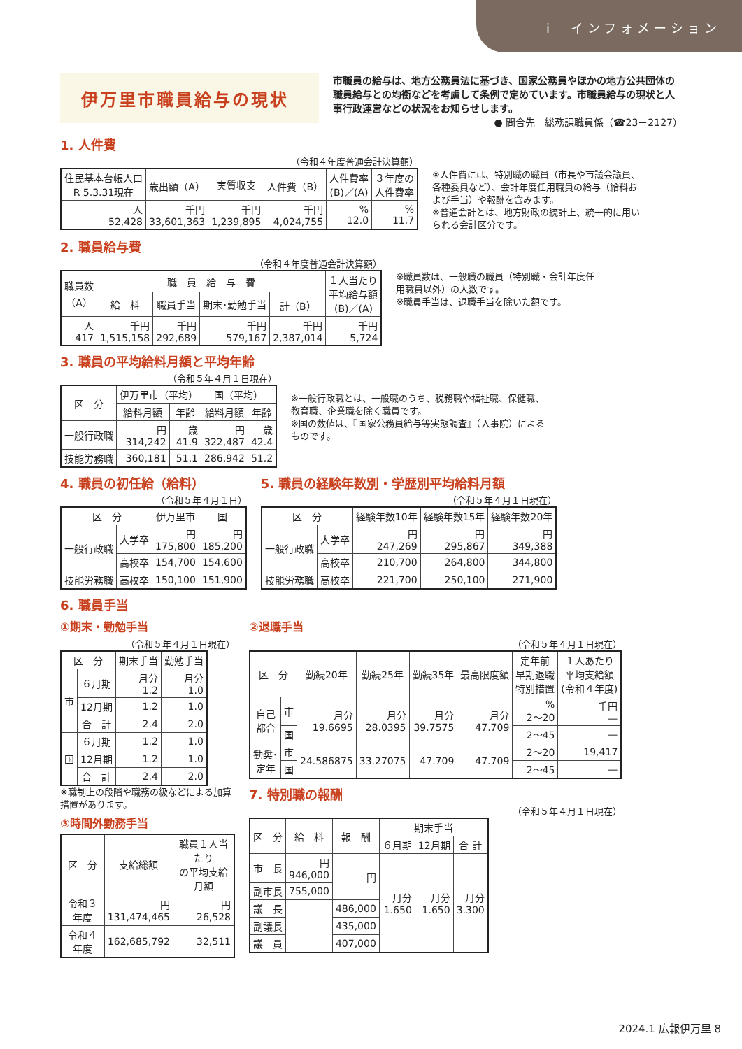i　インフォメーション
伊万里市職員給与の現状
市職員の給与は、地方公務員法に基づき、国家公務員やほかの地方公共団体の職員給与との均衡などを考慮して条例で定めています。市職員給与の現状と人事行政運営などの状況をお知らせします。
● 問合先　総務課職員係（☎23－2127）
1. 人件費
（令和４年度普通会計決算額）
| 住民基本台帳人口 R 5.3.31現在 | 歳出額（A） | 実質収支 | 人件費（B） | 人件費率 (B)／(A) | ３年度の 人件費率 |
| --- | --- | --- | --- | --- | --- |
| 人 52,428 | 千円 33,601,363 | 千円 1,239,895 | 千円 4,024,755 | % 12.0 | % 11.7 |
※人件費には、特別職の職員（市長や市議会議員、各種委員など）、会計年度任用職員の給与（給料および手当）や報酬を含みます。
※普通会計とは、地方財政の統計上、統一的に用いられる会計区分です。
2. 職員給与費
（令和４年度普通会計決算額）
| 職員数 （A） | 職 員 給 与 費 | | | | １人当たり 平均給与額 (B)／(A) |
| --- | --- | --- | --- | --- | --- |
| | 給 料 | 職員手当 | 期末･勤勉手当 | 計（B） | |
| 人 417 | 千円 1,515,158 | 千円 292,689 | 千円 579,167 | 千円 2,387,014 | 千円 5,724 |
※職員数は、一般職の職員（特別職・会計年度任用職員以外）の人数です。
※職員手当は、退職手当を除いた額です。
3. 職員の平均給料月額と平均年齢
（令和５年４月１日現在）
| 区 分 | 伊万里市（平均） | | 国（平均） | |
| --- | --- | --- | --- | --- |
| | 給料月額 | 年齢 | 給料月額 | 年齢 |
| 一般行政職 | 円 314,242 | 歳 41.9 | 円 322,487 | 歳 42.4 |
| 技能労務職 | 360,181 | 51.1 | 286,942 | 51.2 |
※一般行政職とは、一般職のうち、税務職や福祉職、保健職、教育職、企業職を除く職員です。
※国の数値は、『国家公務員給与等実態調査』（人事院）によるものです。
4. 職員の初任給（給料）
（令和５年４月１日）
| 区 分 | | 伊万里市 | 国 |
| --- | --- | --- | --- |
| 一般行政職 | 大学卒 | 円 175,800 | 円 185,200 |
| | 高校卒 | 154,700 | 154,600 |
| 技能労務職 | 高校卒 | 150,100 | 151,900 |
5. 職員の経験年数別・学歴別平均給料月額
（令和５年４月１日現在）
| 区 分 | | 経験年数10年 | 経験年数15年 | 経験年数20年 |
| --- | --- | --- | --- | --- |
| 一般行政職 | 大学卒 | 円 247,269 | 円 295,867 | 円 349,388 |
| | 高校卒 | 210,700 | 264,800 | 344,800 |
| 技能労務職 | 高校卒 | 221,700 | 250,100 | 271,900 |
6. 職員手当
①期末・勤勉手当
（令和５年４月１日現在）
| 区 分 | | 期末手当 | 勤勉手当 |
| --- | --- | --- | --- |
| 市 | ６月期 | 月分 1.2 | 月分 1.0 |
| | 12月期 | 1.2 | 1.0 |
| | 合 計 | 2.4 | 2.0 |
| 国 | ６月期 | 1.2 | 1.0 |
| | 12月期 | 1.2 | 1.0 |
| | 合 計 | 2.4 | 2.0 |
※職制上の段階や職務の級などによる加算措置があります。
③時間外勤務手当
| 区 分 | 支給総額 | 職員１人当たり の平均支給月額 |
| --- | --- | --- |
| 令和３年度 | 円 131,474,465 | 円 26,528 |
| 令和４年度 | 162,685,792 | 32,511 |
②退職手当
（令和５年４月１日現在）
| 区 分 | | 勤続20年 | 勤続25年 | 勤続35年 | 最高限度額 | 定年前 早期退職 特別措置 | １人あたり 平均支給額 (令和４年度) |
| --- | --- | --- | --- | --- | --- | --- | --- |
| 自己 都合 | 市 | 月分 19.6695 | 月分 28.0395 | 月分 39.7575 | 月分 47.709 | % 2～20 | 千円 — |
| | 国 | | | | | 2～45 | — |
| 勧奨･ 定年 | 市 | 24.586875 | 33.27075 | 47.709 | 47.709 | 2～20 | 19,417 |
| | 国 | | | | | 2～45 | — |
7. 特別職の報酬
（令和５年４月１日現在）
| 区 分 | 給 料 | 報 酬 | 期末手当 | | |
| --- | --- | --- | --- | --- | --- |
| | | | ６月期 | 12月期 | 合 計 |
| 市 長 | 円 946,000 | 円 | 月分 1.650 | 月分 1.650 | 月分 3.300 |
| 副市長 | 755,000 | | | | |
| 議 長 | | 486,000 | | | |
| 副議長 | | 435,000 | | | |
| 議 員 | | 407,000 | | | |
2024.1 広報伊万里 8